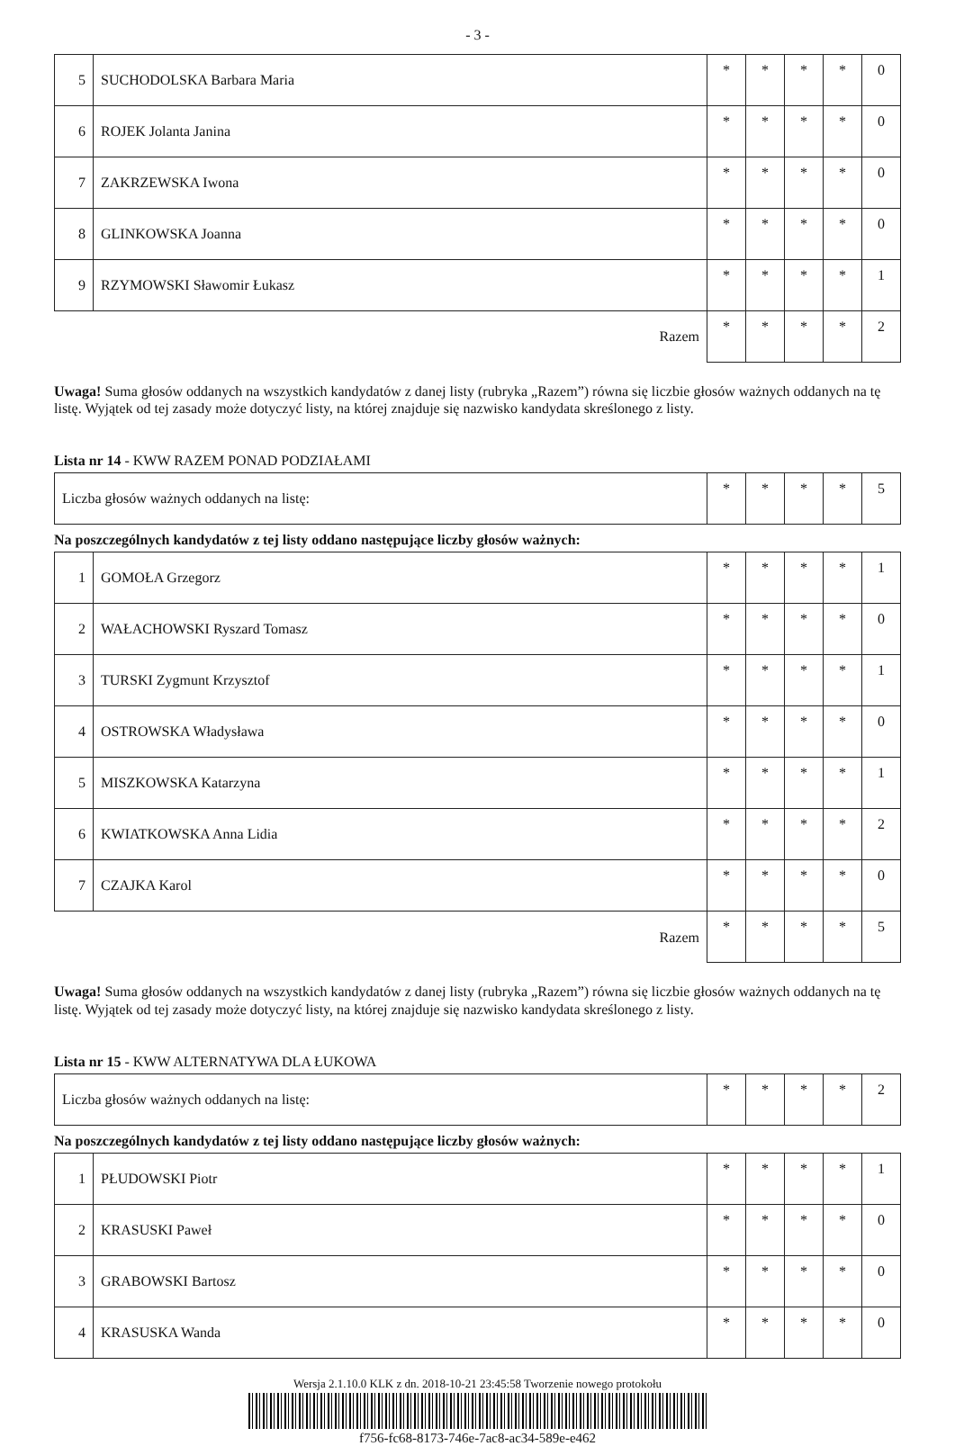- 3 -
| 5 | SUCHODOLSKA Barbara Maria | * | * | * | * | 0 |
| 6 | ROJEK Jolanta Janina | * | * | * | * | 0 |
| 7 | ZAKRZEWSKA Iwona | * | * | * | * | 0 |
| 8 | GLINKOWSKA Joanna | * | * | * | * | 0 |
| 9 | RZYMOWSKI Sławomir Łukasz | * | * | * | * | 1 |
| Razem | | * | * | * | * | 2 |
Uwaga! Suma głosów oddanych na wszystkich kandydatów z danej listy (rubryka „Razem”) równa się liczbie głosów ważnych oddanych na tę listę. Wyjątek od tej zasady może dotyczyć listy, na której znajduje się nazwisko kandydata skreślonego z listy.
Lista nr 14 - KWW RAZEM PONAD PODZIAŁAMI
| Liczba głosów ważnych oddanych na listę: | * | * | * | * | 5 |
Na poszczególnych kandydatów z tej listy oddano następujące liczby głosów ważnych:
| 1 | GOMOŁA Grzegorz | * | * | * | * | 1 |
| 2 | WAŁACHOWSKI Ryszard Tomasz | * | * | * | * | 0 |
| 3 | TURSKI Zygmunt Krzysztof | * | * | * | * | 1 |
| 4 | OSTROWSKA Władysława | * | * | * | * | 0 |
| 5 | MISZKOWSKA Katarzyna | * | * | * | * | 1 |
| 6 | KWIATKOWSKA Anna Lidia | * | * | * | * | 2 |
| 7 | CZAJKA Karol | * | * | * | * | 0 |
| Razem | | * | * | * | * | 5 |
Uwaga! Suma głosów oddanych na wszystkich kandydatów z danej listy (rubryka „Razem”) równa się liczbie głosów ważnych oddanych na tę listę. Wyjątek od tej zasady może dotyczyć listy, na której znajduje się nazwisko kandydata skreślonego z listy.
Lista nr 15 - KWW ALTERNATYWA DLA ŁUKOWA
| Liczba głosów ważnych oddanych na listę: | * | * | * | * | 2 |
Na poszczególnych kandydatów z tej listy oddano następujące liczby głosów ważnych:
| 1 | PŁUDOWSKI Piotr | * | * | * | * | 1 |
| 2 | KRASUSKI Paweł | * | * | * | * | 0 |
| 3 | GRABOWSKI Bartosz | * | * | * | * | 0 |
| 4 | KRASUSKA Wanda | * | * | * | * | 0 |
Wersja 2.1.10.0 KLK z dn. 2018-10-21 23:45:58 Tworzenie nowego protokołu
f756-fc68-8173-746e-7ac8-ac34-589e-e462